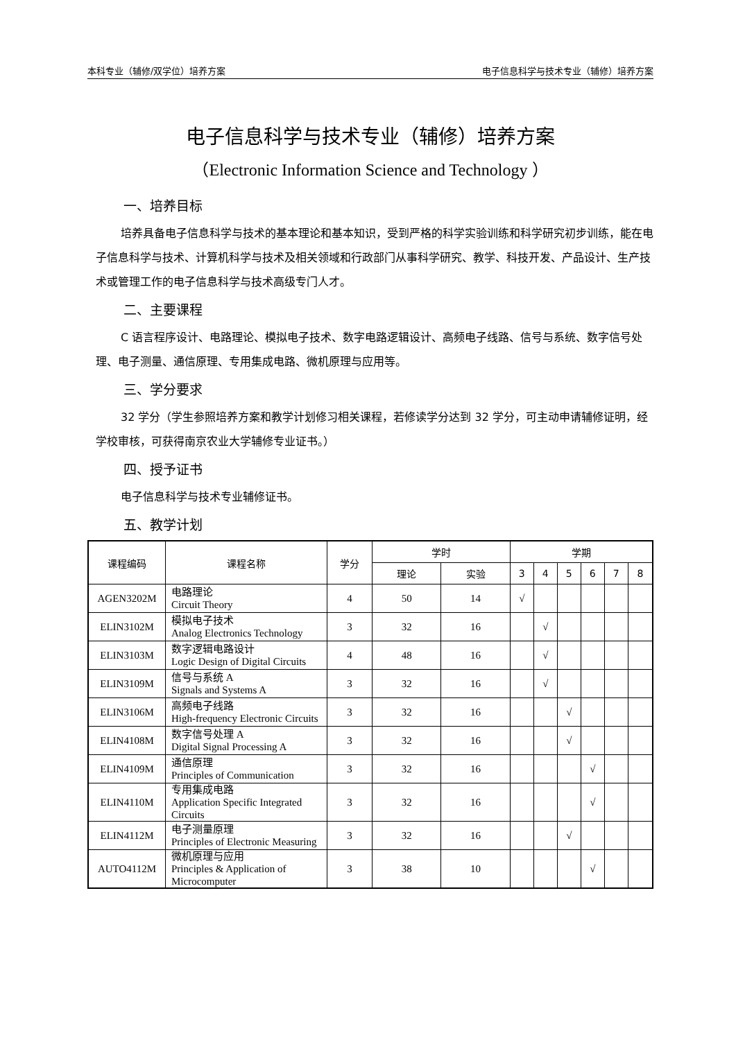本科专业（辅修/双学位）培养方案 电子信息科学与技术专业（辅修）培养方案
电子信息科学与技术专业（辅修）培养方案
（Electronic Information Science and Technology ）
一、培养目标
培养具备电子信息科学与技术的基本理论和基本知识，受到严格的科学实验训练和科学研究初步训练，能在电子信息科学与技术、计算机科学与技术及相关领域和行政部门从事科学研究、教学、科技开发、产品设计、生产技术或管理工作的电子信息科学与技术高级专门人才。
二、主要课程
C 语言程序设计、电路理论、模拟电子技术、数字电路逻辑设计、高频电子线路、信号与系统、数字信号处理、电子测量、通信原理、专用集成电路、微机原理与应用等。
三、学分要求
32 学分（学生参照培养方案和教学计划修习相关课程，若修读学分达到 32 学分，可主动申请辅修证明，经学校审核，可获得南京农业大学辅修专业证书。）
四、授予证书
电子信息科学与技术专业辅修证书。
五、教学计划
| 课程编码 | 课程名称 | 学分 | 学时 | | 学期 | | | | | |
| --- | --- | --- | --- | --- | --- | --- | --- | --- | --- | --- |
| | | | 理论 | 实验 | 3 | 4 | 5 | 6 | 7 | 8 |
| AGEN3202M | 电路理论 Circuit Theory | 4 | 50 | 14 | √ | | | | | |
| ELIN3102M | 模拟电子技术 Analog Electronics Technology | 3 | 32 | 16 | | √ | | | | |
| ELIN3103M | 数字逻辑电路设计 Logic Design of Digital Circuits | 4 | 48 | 16 | | √ | | | | |
| ELIN3109M | 信号与系统 A Signals and Systems A | 3 | 32 | 16 | | √ | | | | |
| ELIN3106M | 高频电子线路 High-frequency Electronic Circuits | 3 | 32 | 16 | | | √ | | | |
| ELIN4108M | 数字信号处理 A Digital Signal Processing A | 3 | 32 | 16 | | | √ | | | |
| ELIN4109M | 通信原理 Principles of Communication | 3 | 32 | 16 | | | | √ | | |
| ELIN4110M | 专用集成电路 Application Specific Integrated Circuits | 3 | 32 | 16 | | | | √ | | |
| ELIN4112M | 电子测量原理 Principles of Electronic Measuring | 3 | 32 | 16 | | | √ | | | |
| AUTO4112M | 微机原理与应用 Principles & Application of Microcomputer | 3 | 38 | 10 | | | | √ | | |